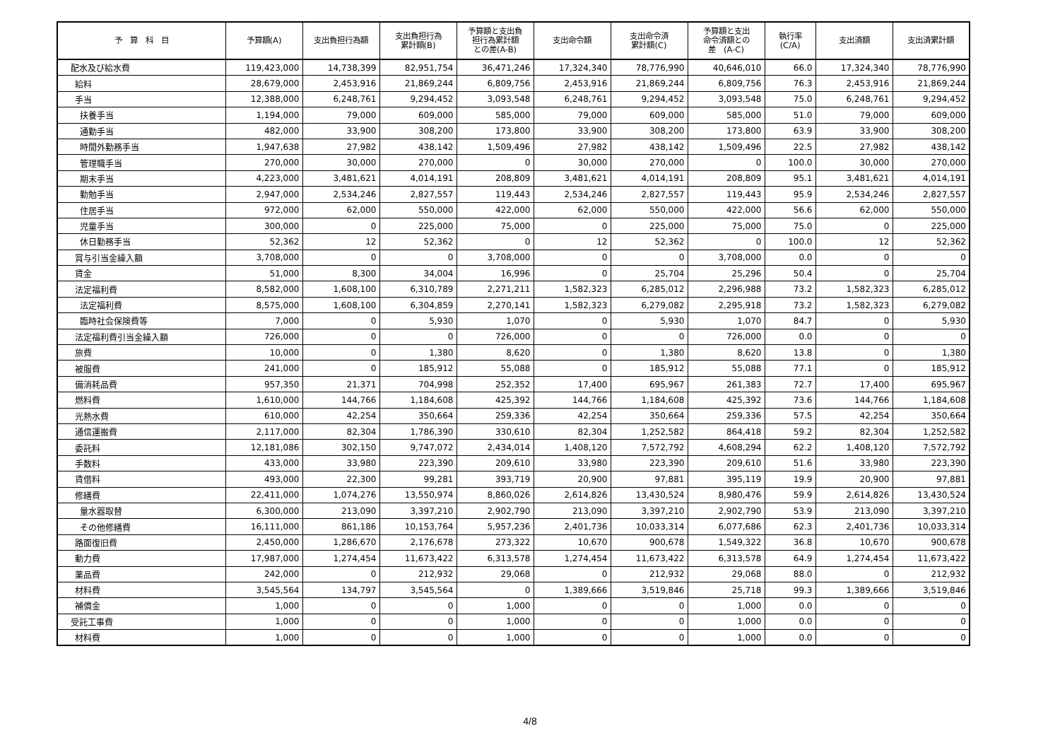| 予 算 科 目 | 予算額(A) | 支出負担行為額 | 支出負担行為 累計額(B) | 予算額と支出負 担行為累計額 との差(A-B) | 支出命令額 | 支出命令済 累計額(C) | 予算額と支出 命令済額との 差 (A-C) | 執行率 (C/A) | 支出済額 | 支出済累計額 |
| --- | --- | --- | --- | --- | --- | --- | --- | --- | --- | --- |
| 配水及び給水費 | 119,423,000 | 14,738,399 | 82,951,754 | 36,471,246 | 17,324,340 | 78,776,990 | 40,646,010 | 66.0 | 17,324,340 | 78,776,990 |
| 給料 | 28,679,000 | 2,453,916 | 21,869,244 | 6,809,756 | 2,453,916 | 21,869,244 | 6,809,756 | 76.3 | 2,453,916 | 21,869,244 |
| 手当 | 12,388,000 | 6,248,761 | 9,294,452 | 3,093,548 | 6,248,761 | 9,294,452 | 3,093,548 | 75.0 | 6,248,761 | 9,294,452 |
| 扶養手当 | 1,194,000 | 79,000 | 609,000 | 585,000 | 79,000 | 609,000 | 585,000 | 51.0 | 79,000 | 609,000 |
| 通勤手当 | 482,000 | 33,900 | 308,200 | 173,800 | 33,900 | 308,200 | 173,800 | 63.9 | 33,900 | 308,200 |
| 時間外勤務手当 | 1,947,638 | 27,982 | 438,142 | 1,509,496 | 27,982 | 438,142 | 1,509,496 | 22.5 | 27,982 | 438,142 |
| 管理職手当 | 270,000 | 30,000 | 270,000 | 0 | 30,000 | 270,000 | 0 | 100.0 | 30,000 | 270,000 |
| 期末手当 | 4,223,000 | 3,481,621 | 4,014,191 | 208,809 | 3,481,621 | 4,014,191 | 208,809 | 95.1 | 3,481,621 | 4,014,191 |
| 勤勉手当 | 2,947,000 | 2,534,246 | 2,827,557 | 119,443 | 2,534,246 | 2,827,557 | 119,443 | 95.9 | 2,534,246 | 2,827,557 |
| 住居手当 | 972,000 | 62,000 | 550,000 | 422,000 | 62,000 | 550,000 | 422,000 | 56.6 | 62,000 | 550,000 |
| 児童手当 | 300,000 | 0 | 225,000 | 75,000 | 0 | 225,000 | 75,000 | 75.0 | 0 | 225,000 |
| 休日勤務手当 | 52,362 | 12 | 52,362 | 0 | 12 | 52,362 | 0 | 100.0 | 12 | 52,362 |
| 賞与引当金繰入額 | 3,708,000 | 0 | 0 | 3,708,000 | 0 | 0 | 3,708,000 | 0.0 | 0 | 0 |
| 賃金 | 51,000 | 8,300 | 34,004 | 16,996 | 0 | 25,704 | 25,296 | 50.4 | 0 | 25,704 |
| 法定福利費 | 8,582,000 | 1,608,100 | 6,310,789 | 2,271,211 | 1,582,323 | 6,285,012 | 2,296,988 | 73.2 | 1,582,323 | 6,285,012 |
| 法定福利費 | 8,575,000 | 1,608,100 | 6,304,859 | 2,270,141 | 1,582,323 | 6,279,082 | 2,295,918 | 73.2 | 1,582,323 | 6,279,082 |
| 臨時社会保険費等 | 7,000 | 0 | 5,930 | 1,070 | 0 | 5,930 | 1,070 | 84.7 | 0 | 5,930 |
| 法定福利費引当金繰入額 | 726,000 | 0 | 0 | 726,000 | 0 | 0 | 726,000 | 0.0 | 0 | 0 |
| 旅費 | 10,000 | 0 | 1,380 | 8,620 | 0 | 1,380 | 8,620 | 13.8 | 0 | 1,380 |
| 被服費 | 241,000 | 0 | 185,912 | 55,088 | 0 | 185,912 | 55,088 | 77.1 | 0 | 185,912 |
| 備消耗品費 | 957,350 | 21,371 | 704,998 | 252,352 | 17,400 | 695,967 | 261,383 | 72.7 | 17,400 | 695,967 |
| 燃料費 | 1,610,000 | 144,766 | 1,184,608 | 425,392 | 144,766 | 1,184,608 | 425,392 | 73.6 | 144,766 | 1,184,608 |
| 光熱水費 | 610,000 | 42,254 | 350,664 | 259,336 | 42,254 | 350,664 | 259,336 | 57.5 | 42,254 | 350,664 |
| 通信運搬費 | 2,117,000 | 82,304 | 1,786,390 | 330,610 | 82,304 | 1,252,582 | 864,418 | 59.2 | 82,304 | 1,252,582 |
| 委託料 | 12,181,086 | 302,150 | 9,747,072 | 2,434,014 | 1,408,120 | 7,572,792 | 4,608,294 | 62.2 | 1,408,120 | 7,572,792 |
| 手数料 | 433,000 | 33,980 | 223,390 | 209,610 | 33,980 | 223,390 | 209,610 | 51.6 | 33,980 | 223,390 |
| 賃借料 | 493,000 | 22,300 | 99,281 | 393,719 | 20,900 | 97,881 | 395,119 | 19.9 | 20,900 | 97,881 |
| 修繕費 | 22,411,000 | 1,074,276 | 13,550,974 | 8,860,026 | 2,614,826 | 13,430,524 | 8,980,476 | 59.9 | 2,614,826 | 13,430,524 |
| 量水器取替 | 6,300,000 | 213,090 | 3,397,210 | 2,902,790 | 213,090 | 3,397,210 | 2,902,790 | 53.9 | 213,090 | 3,397,210 |
| その他修繕費 | 16,111,000 | 861,186 | 10,153,764 | 5,957,236 | 2,401,736 | 10,033,314 | 6,077,686 | 62.3 | 2,401,736 | 10,033,314 |
| 路面復旧費 | 2,450,000 | 1,286,670 | 2,176,678 | 273,322 | 10,670 | 900,678 | 1,549,322 | 36.8 | 10,670 | 900,678 |
| 動力費 | 17,987,000 | 1,274,454 | 11,673,422 | 6,313,578 | 1,274,454 | 11,673,422 | 6,313,578 | 64.9 | 1,274,454 | 11,673,422 |
| 薬品費 | 242,000 | 0 | 212,932 | 29,068 | 0 | 212,932 | 29,068 | 88.0 | 0 | 212,932 |
| 材料費 | 3,545,564 | 134,797 | 3,545,564 | 0 | 1,389,666 | 3,519,846 | 25,718 | 99.3 | 1,389,666 | 3,519,846 |
| 補償金 | 1,000 | 0 | 0 | 1,000 | 0 | 0 | 1,000 | 0.0 | 0 | 0 |
| 受託工事費 | 1,000 | 0 | 0 | 1,000 | 0 | 0 | 1,000 | 0.0 | 0 | 0 |
| 材料費 | 1,000 | 0 | 0 | 1,000 | 0 | 0 | 1,000 | 0.0 | 0 | 0 |
4/8